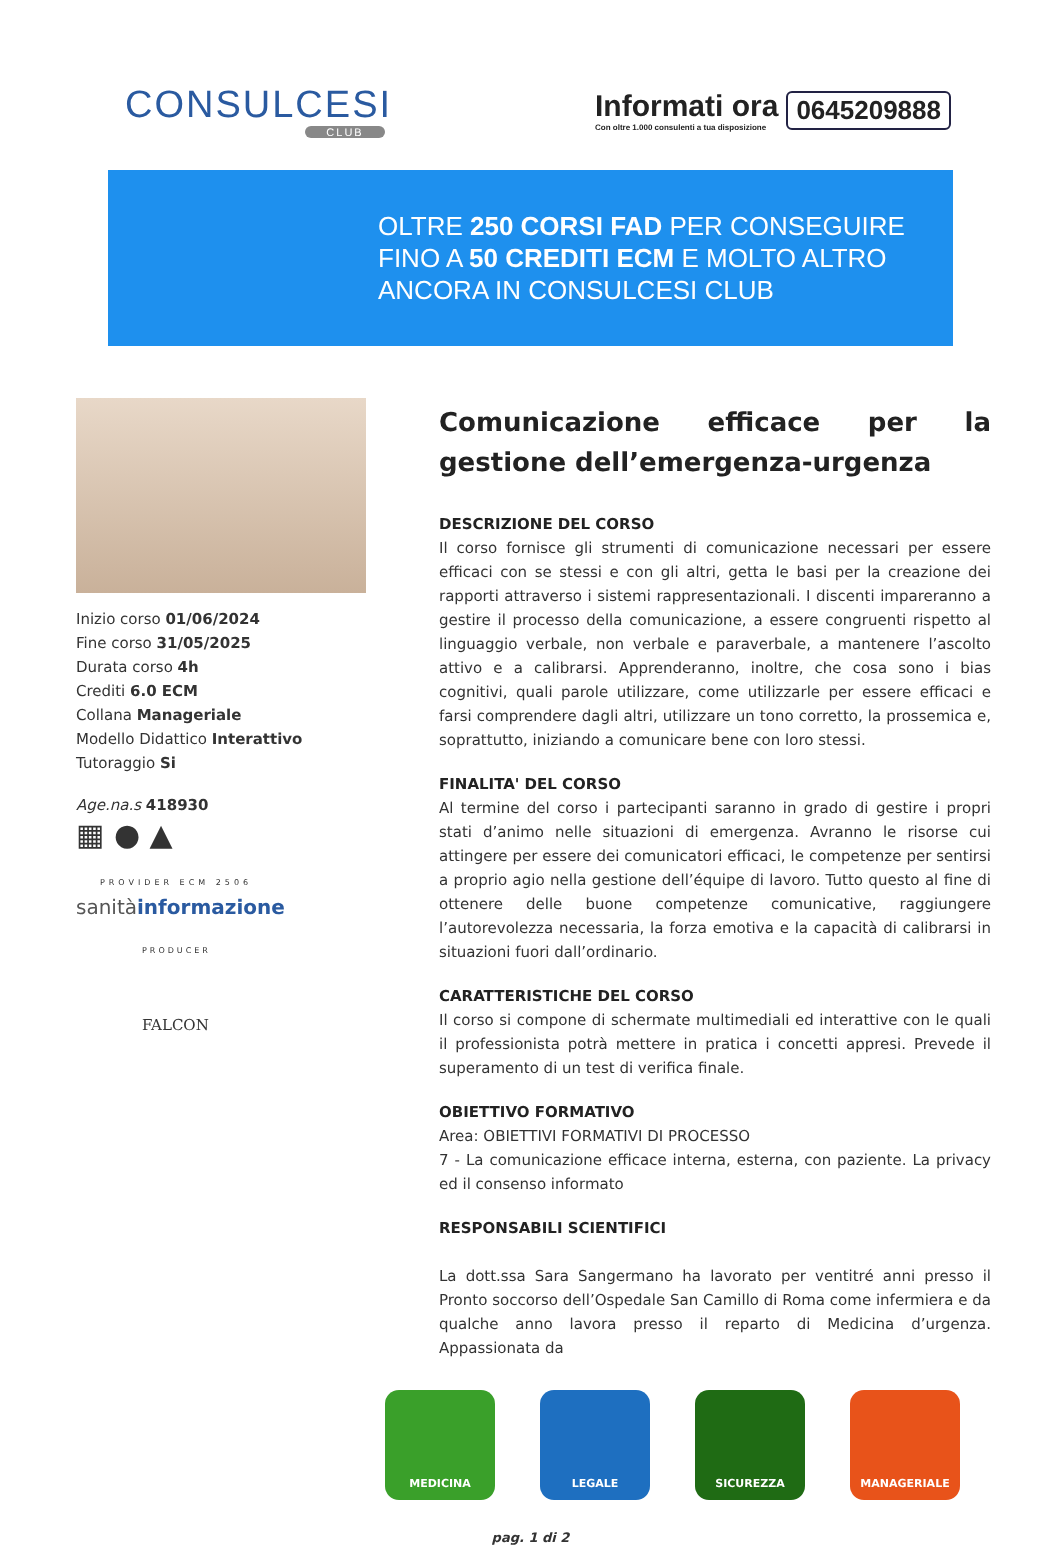CONSULCESI
CLUB
Informati ora
Con oltre 1.000 consulenti a tua disposizione
0645209888
OLTRE 250 CORSI FAD PER CONSEGUIRE
FINO A 50 CREDITI ECM E MOLTO ALTRO
ANCORA IN CONSULCESI CLUB
Inizio corso 01/06/2024
Fine corso 31/05/2025
Durata corso 4h
Crediti 6.0 ECM
Collana Manageriale
Modello Didattico Interattivo
Tutoraggio Si
Age.na.s 418930
▦ ● ▲
PROVIDER ECM 2506
sanitàinformazione
PRODUCER
FALCON
Comunicazione efficace per la gestione dell’emergenza-urgenza
DESCRIZIONE DEL CORSO
Il corso fornisce gli strumenti di comunicazione necessari per essere efficaci con se stessi e con gli altri, getta le basi per la creazione dei rapporti attraverso i sistemi rappresentazionali. I discenti impareranno a gestire il processo della comunicazione, a essere congruenti rispetto al linguaggio verbale, non verbale e paraverbale, a mantenere l’ascolto attivo e a calibrarsi. Apprenderanno, inoltre, che cosa sono i bias cognitivi, quali parole utilizzare, come utilizzarle per essere efficaci e farsi comprendere dagli altri, utilizzare un tono corretto, la prossemica e, soprattutto, iniziando a comunicare bene con loro stessi.
FINALITA' DEL CORSO
Al termine del corso i partecipanti saranno in grado di gestire i propri stati d’animo nelle situazioni di emergenza. Avranno le risorse cui attingere per essere dei comunicatori efficaci, le competenze per sentirsi a proprio agio nella gestione dell’équipe di lavoro. Tutto questo al fine di ottenere delle buone competenze comunicative, raggiungere l’autorevolezza necessaria, la forza emotiva e la capacità di calibrarsi in situazioni fuori dall’ordinario.
CARATTERISTICHE DEL CORSO
Il corso si compone di schermate multimediali ed interattive con le quali il professionista potrà mettere in pratica i concetti appresi. Prevede il superamento di un test di verifica finale.
OBIETTIVO FORMATIVO
Area: OBIETTIVI FORMATIVI DI PROCESSO
7 - La comunicazione efficace interna, esterna, con paziente. La privacy ed il consenso informato
RESPONSABILI SCIENTIFICI
La dott.ssa Sara Sangermano ha lavorato per ventitré anni presso il Pronto soccorso dell’Ospedale San Camillo di Roma come infermiera e da qualche anno lavora presso il reparto di Medicina d’urgenza. Appassionata da
MEDICINA LEGALE SICUREZZA MANAGERIALE
pag. 1 di 2